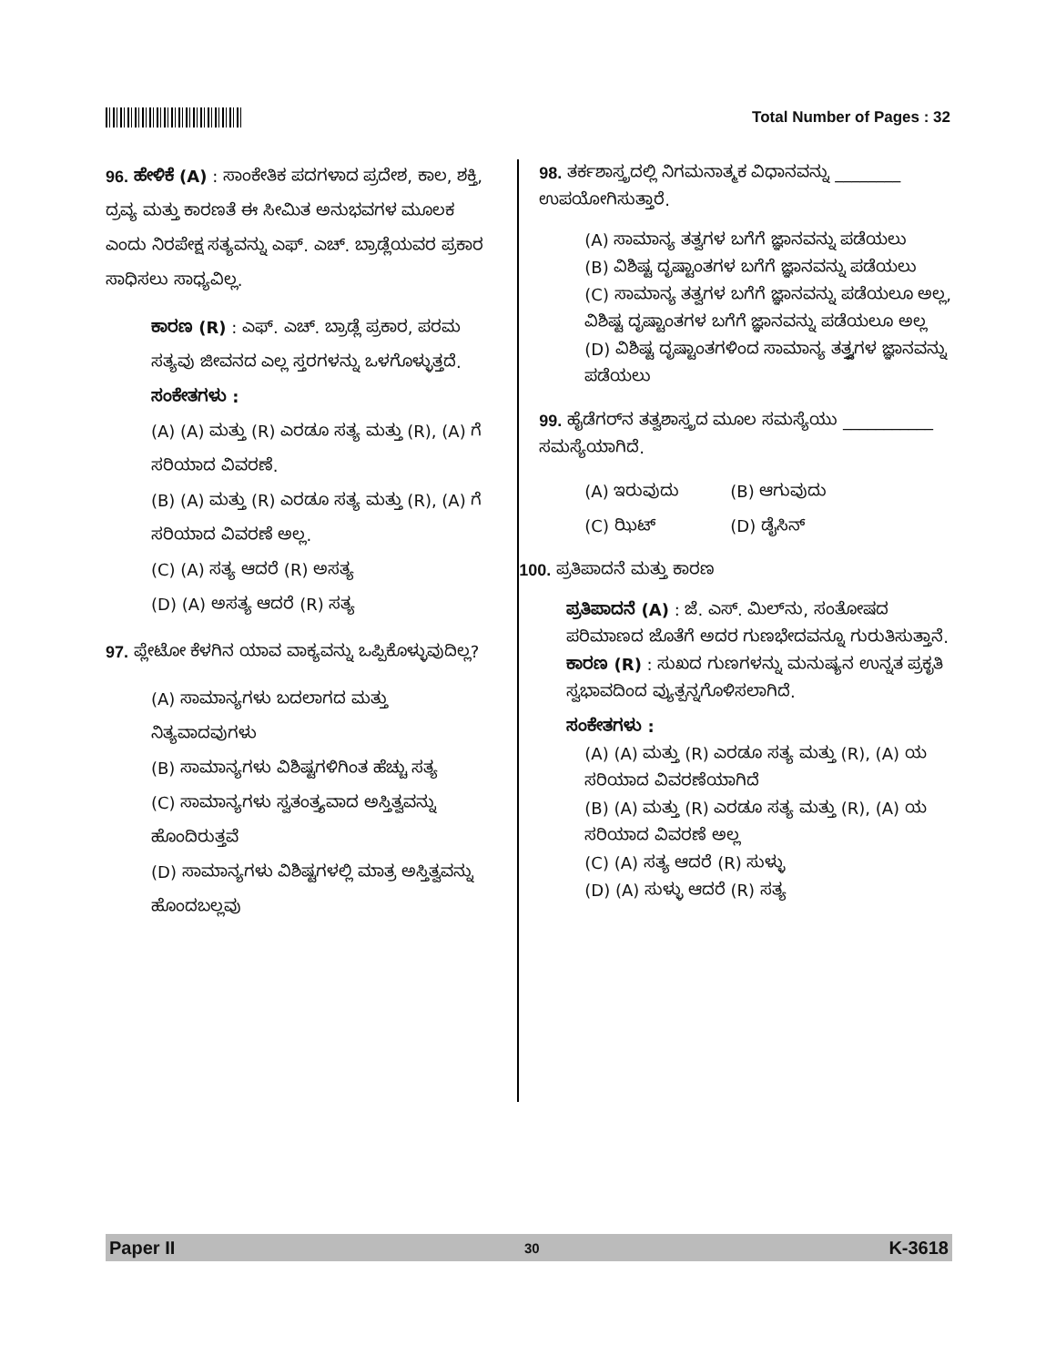Total Number of Pages : 32
96. ಹೇಳಿಕೆ (A) : ಸಾಂಕೇತಿಕ ಪದಗಳಾದ ಪ್ರದೇಶ, ಕಾಲ, ಶಕ್ತಿ, ದ್ರವ್ಯ ಮತ್ತು ಕಾರಣತೆ ಈ ಸೀಮಿತ ಅನುಭವಗಳ ಮೂಲಕ ಎಂದು ನಿರಪೇಕ್ಷ ಸತ್ಯವನ್ನು ಎಫ್. ಎಚ್. ಬ್ರಾಡ್ಲೆಯವರ ಪ್ರಕಾರ ಸಾಧಿಸಲು ಸಾಧ್ಯವಿಲ್ಲ.
ಕಾರಣ (R) : ಎಫ್. ಎಚ್. ಬ್ರಾಡ್ಲೆ ಪ್ರಕಾರ, ಪರಮ ಸತ್ಯವು ಜೀವನದ ಎಲ್ಲ ಸ್ತರಗಳನ್ನು ಒಳಗೊಳ್ಳುತ್ತದೆ.
ಸಂಕೇತಗಳು :
(A) (A) ಮತ್ತು (R) ಎರಡೂ ಸತ್ಯ ಮತ್ತು (R), (A) ಗೆ ಸರಿಯಾದ ವಿವರಣೆ.
(B) (A) ಮತ್ತು (R) ಎರಡೂ ಸತ್ಯ ಮತ್ತು (R), (A) ಗೆ ಸರಿಯಾದ ವಿವರಣೆ ಅಲ್ಲ.
(C) (A) ಸತ್ಯ ಆದರೆ (R) ಅಸತ್ಯ
(D) (A) ಅಸತ್ಯ ಆದರೆ (R) ಸತ್ಯ
97. ಪ್ಲೇಟೋ ಕೆಳಗಿನ ಯಾವ ವಾಕ್ಯವನ್ನು ಒಪ್ಪಿಕೊಳ್ಳುವುದಿಲ್ಲ?
(A) ಸಾಮಾನ್ಯಗಳು ಬದಲಾಗದ ಮತ್ತು ನಿತ್ಯವಾದವುಗಳು
(B) ಸಾಮಾನ್ಯಗಳು ವಿಶಿಷ್ಟಗಳಿಗಿಂತ ಹೆಚ್ಚು ಸತ್ಯ
(C) ಸಾಮಾನ್ಯಗಳು ಸ್ವತಂತ್ರ್ಯವಾದ ಅಸ್ತಿತ್ವವನ್ನು ಹೊಂದಿರುತ್ತವೆ
(D) ಸಾಮಾನ್ಯಗಳು ವಿಶಿಷ್ಟಗಳಲ್ಲಿ ಮಾತ್ರ ಅಸ್ತಿತ್ವವನ್ನು ಹೊಂದಬಲ್ಲವು
98. ತರ್ಕಶಾಸ್ತ್ರದಲ್ಲಿ ನಿಗಮನಾತ್ಮಕ ವಿಧಾನವನ್ನು ________ ಉಪಯೋಗಿಸುತ್ತಾರೆ.
(A) ಸಾಮಾನ್ಯ ತತ್ವಗಳ ಬಗೆಗೆ ಜ್ಞಾನವನ್ನು ಪಡೆಯಲು
(B) ವಿಶಿಷ್ಟ ದೃಷ್ಟಾಂತಗಳ ಬಗೆಗೆ ಜ್ಞಾನವನ್ನು ಪಡೆಯಲು
(C) ಸಾಮಾನ್ಯ ತತ್ವಗಳ ಬಗೆಗೆ ಜ್ಞಾನವನ್ನು ಪಡೆಯಲೂ ಅಲ್ಲ, ವಿಶಿಷ್ಟ ದೃಷ್ಟಾಂತಗಳ ಬಗೆಗೆ ಜ್ಞಾನವನ್ನು ಪಡೆಯಲೂ ಅಲ್ಲ
(D) ವಿಶಿಷ್ಟ ದೃಷ್ಟಾಂತಗಳಿಂದ ಸಾಮಾನ್ಯ ತತ್ತ್ವಗಳ ಜ್ಞಾನವನ್ನು ಪಡೆಯಲು
99. ಹೈಡೆಗರ್‌ನ ತತ್ವಶಾಸ್ತ್ರದ ಮೂಲ ಸಮಸ್ಯೆಯು ___________ ಸಮಸ್ಯೆಯಾಗಿದೆ.
(A) ಇರುವುದು (B) ಆಗುವುದು (C) ಝಿಟ್ (D) ಡೈಸಿನ್
100. ಪ್ರತಿಪಾದನೆ ಮತ್ತು ಕಾರಣ
ಪ್ರತಿಪಾದನೆ (A) : ಜೆ. ಎಸ್. ಮಿಲ್‌ನು, ಸಂತೋಷದ ಪರಿಮಾಣದ ಜೊತೆಗೆ ಅದರ ಗುಣಭೇದವನ್ನೂ ಗುರುತಿಸುತ್ತಾನೆ.
ಕಾರಣ (R) : ಸುಖದ ಗುಣಗಳನ್ನು ಮನುಷ್ಯನ ಉನ್ನತ ಪ್ರಕೃತಿ ಸ್ವಭಾವದಿಂದ ವ್ಯುತ್ಪನ್ನಗೊಳಿಸಲಾಗಿದೆ.
ಸಂಕೇತಗಳು :
(A) (A) ಮತ್ತು (R) ಎರಡೂ ಸತ್ಯ ಮತ್ತು (R), (A) ಯ ಸರಿಯಾದ ವಿವರಣೆಯಾಗಿದೆ
(B) (A) ಮತ್ತು (R) ಎರಡೂ ಸತ್ಯ ಮತ್ತು (R), (A) ಯ ಸರಿಯಾದ ವಿವರಣೆ ಅಲ್ಲ
(C) (A) ಸತ್ಯ ಆದರೆ (R) ಸುಳ್ಳು
(D) (A) ಸುಳ್ಳು ಆದರೆ (R) ಸತ್ಯ
Paper II 30 K-3618